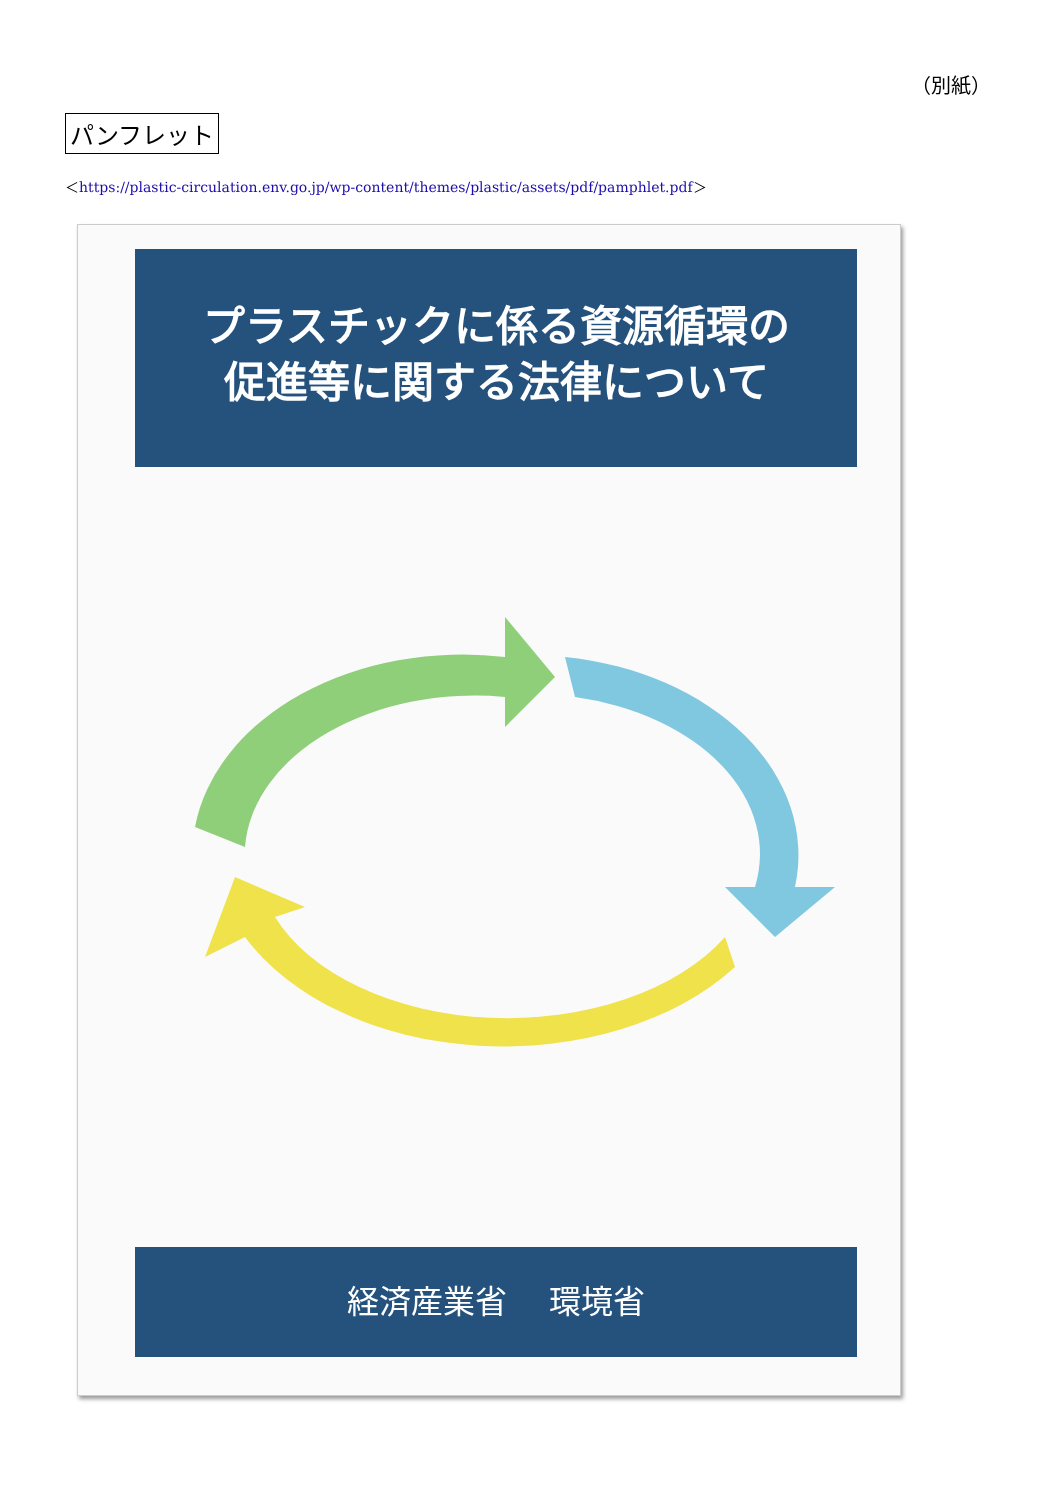（別紙）
パンフレット
＜https://plastic-circulation.env.go.jp/wp-content/themes/plastic/assets/pdf/pamphlet.pdf＞
プラスチックに係る資源循環の
促進等に関する法律について
経済産業省　 環境省